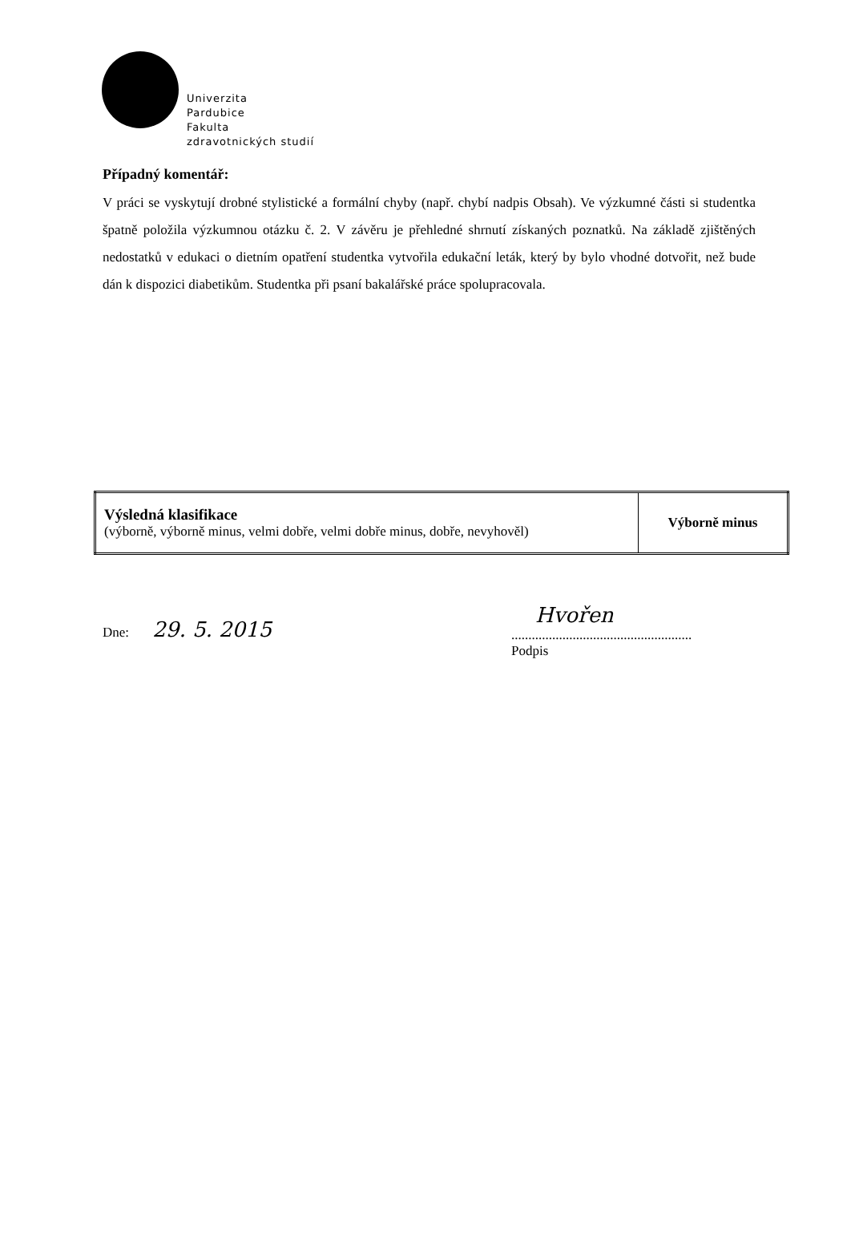Univerzita
Pardubice
Fakulta
zdravotnických studií
Případný komentář:
V práci se vyskytují drobné stylistické a formální chyby (např. chybí nadpis Obsah). Ve výzkumné části si studentka špatně položila výzkumnou otázku č. 2. V závěru je přehledné shrnutí získaných poznatků. Na základě zjištěných nedostatků v edukaci o dietním opatření studentka vytvořila edukační leták, který by bylo vhodné dotvořit, než bude dán k dispozici diabetikům. Studentka při psaní bakalářské práce spolupracovala.
| Výsledná klasifikace (výborně, výborně minus, velmi dobře, velmi dobře minus, dobře, nevyhověl) | Výborně minus |
Dne: 29. 5. 2015
Hvořen
.....................................................
Podpis